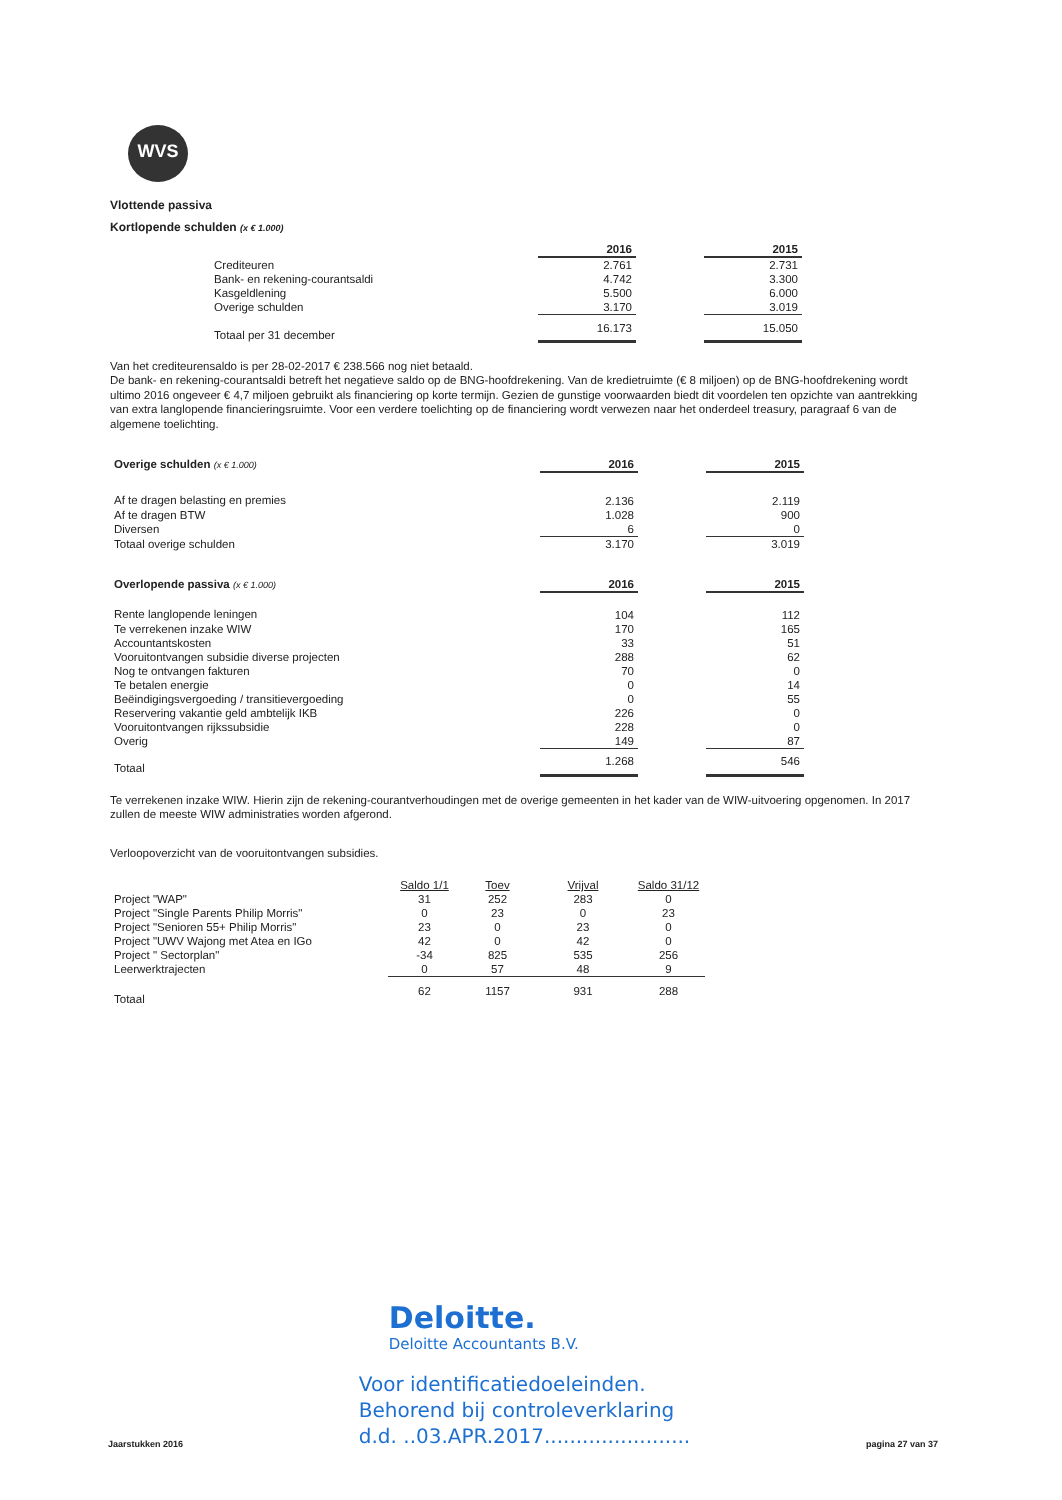WVS
Vlottende passiva
Kortlopende schulden (x € 1.000)
| | 2016 | | 2015 |
| Crediteuren | 2.761 | | 2.731 |
| Bank- en rekening-courantsaldi | 4.742 | | 3.300 |
| Kasgeldlening | 5.500 | | 6.000 |
| Overige schulden | 3.170 | | 3.019 |
| Totaal per 31 december | 16.173 | | 15.050 |
Van het crediteurensaldo is per 28-02-2017 € 238.566 nog niet betaald.
De bank- en rekening-courantsaldi betreft het negatieve saldo op de BNG-hoofdrekening. Van de kredietruimte (€ 8 miljoen) op de BNG-hoofdrekening wordt ultimo 2016 ongeveer € 4,7 miljoen gebruikt als financiering op korte termijn. Gezien de gunstige voorwaarden biedt dit voordelen ten opzichte van aantrekking van extra langlopende financieringsruimte. Voor een verdere toelichting op de financiering wordt verwezen naar het onderdeel treasury, paragraaf 6 van de algemene toelichting.
| Overige schulden (x € 1.000) | 2016 | | 2015 |
| Af te dragen belasting en premies | 2.136 | | 2.119 |
| Af te dragen BTW | 1.028 | | 900 |
| Diversen | 6 | | 0 |
| Totaal overige schulden | 3.170 | | 3.019 |
| Overlopende passiva (x € 1.000) | 2016 | | 2015 |
| Rente langlopende leningen | 104 | | 112 |
| Te verrekenen inzake WIW | 170 | | 165 |
| Accountantskosten | 33 | | 51 |
| Vooruitontvangen subsidie diverse projecten | 288 | | 62 |
| Nog te ontvangen fakturen | 70 | | 0 |
| Te betalen energie | 0 | | 14 |
| Beëindigingsvergoeding / transitievergoeding | 0 | | 55 |
| Reservering vakantie geld ambtelijk IKB | 226 | | 0 |
| Vooruitontvangen rijkssubsidie | 228 | | 0 |
| Overig | 149 | | 87 |
| Totaal | 1.268 | | 546 |
Te verrekenen inzake WIW. Hierin zijn de rekening-courantverhoudingen met de overige gemeenten in het kader van de WIW-uitvoering opgenomen. In 2017 zullen de meeste WIW administraties worden afgerond.
Verloopoverzicht van de vooruitontvangen subsidies.
| | Saldo 1/1 | Toev | Vrijval | Saldo 31/12 |
| Project "WAP" | 31 | 252 | 283 | 0 |
| Project "Single Parents Philip Morris" | 0 | 23 | 0 | 23 |
| Project "Senioren 55+ Philip Morris" | 23 | 0 | 23 | 0 |
| Project "UWV Wajong met Atea en IGo | 42 | 0 | 42 | 0 |
| Project " Sectorplan" | -34 | 825 | 535 | 256 |
| Leerwerktrajecten | 0 | 57 | 48 | 9 |
| Totaal | 62 | 1157 | 931 | 288 |
Jaarstukken 2016
Deloitte.
Deloitte Accountants B.V.
Voor identificatiedoeleinden.
Behorend bij controleverklaring
d.d. ..03.APR.2017.......................
pagina 27 van 37